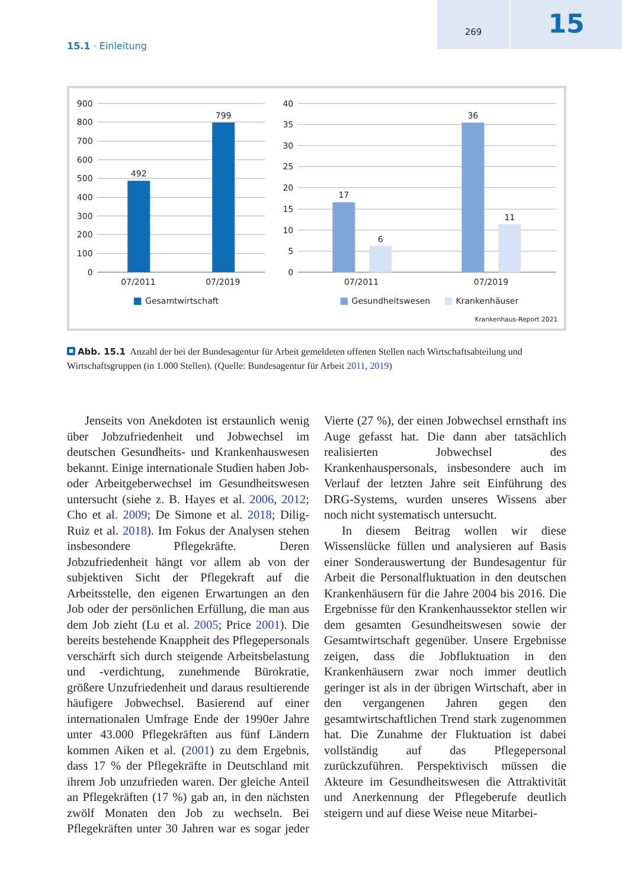269
15
15.1 · Einleitung
900
800
700
600
500
400
300
200
100
0
40
35
30
25
20
15
10
5
0
492
799
17
6
36
11
07/2011
07/2019
07/2011
07/2019
Gesamtwirtschaft
Gesundheitswesen
Krankenhäuser
Krankenhaus-Report 2021
Abb. 15.1 Anzahl der bei der Bundesagentur für Arbeit gemeldeten offenen Stellen nach Wirtschaftsabteilung und Wirtschaftsgruppen (in 1.000 Stellen). (Quelle: Bundesagentur für Arbeit 2011, 2019)
Jenseits von Anekdoten ist erstaunlich wenig über Jobzufriedenheit und Jobwechsel im deutschen Gesundheits- und Krankenhauswesen bekannt. Einige internationale Studien haben Job- oder Arbeitgeberwechsel im Gesundheitswesen untersucht (siehe z. B. Hayes et al. 2006, 2012; Cho et al. 2009; De Simone et al. 2018; Dilig-Ruiz et al. 2018). Im Fokus der Analysen stehen insbesondere Pflegekräfte. Deren Jobzufriedenheit hängt vor allem ab von der subjektiven Sicht der Pflegekraft auf die Arbeitsstelle, den eigenen Erwartungen an den Job oder der persönlichen Erfüllung, die man aus dem Job zieht (Lu et al. 2005; Price 2001). Die bereits bestehende Knappheit des Pflegepersonals verschärft sich durch steigende Arbeitsbelastung und -verdichtung, zunehmende Bürokratie, größere Unzufriedenheit und daraus resultierende häufigere Jobwechsel. Basierend auf einer internationalen Umfrage Ende der 1990er Jahre unter 43.000 Pflegekräften aus fünf Ländern kommen Aiken et al. (2001) zu dem Ergebnis, dass 17 % der Pflegekräfte in Deutschland mit ihrem Job unzufrieden waren. Der gleiche Anteil an Pflegekräften (17 %) gab an, in den nächsten zwölf Monaten den Job zu wechseln. Bei Pflegekräften unter 30 Jahren war es sogar jeder Vierte (27 %), der einen Jobwechsel ernsthaft ins Auge gefasst hat. Die dann aber tatsächlich realisierten Jobwechsel des Krankenhauspersonals, insbesondere auch im Verlauf der letzten Jahre seit Einführung des DRG-Systems, wurden unseres Wissens aber noch nicht systematisch untersucht.
In diesem Beitrag wollen wir diese Wissenslücke füllen und analysieren auf Basis einer Sonderauswertung der Bundesagentur für Arbeit die Personalfluktuation in den deutschen Krankenhäusern für die Jahre 2004 bis 2016. Die Ergebnisse für den Krankenhaussektor stellen wir dem gesamten Gesundheitswesen sowie der Gesamtwirtschaft gegenüber. Unsere Ergebnisse zeigen, dass die Jobfluktuation in den Krankenhäusern zwar noch immer deutlich geringer ist als in der übrigen Wirtschaft, aber in den vergangenen Jahren gegen den gesamtwirtschaftlichen Trend stark zugenommen hat. Die Zunahme der Fluktuation ist dabei vollständig auf das Pflegepersonal zurückzuführen. Perspektivisch müssen die Akteure im Gesundheitswesen die Attraktivität und Anerkennung der Pflegeberufe deutlich steigern und auf diese Weise neue Mitarbei-